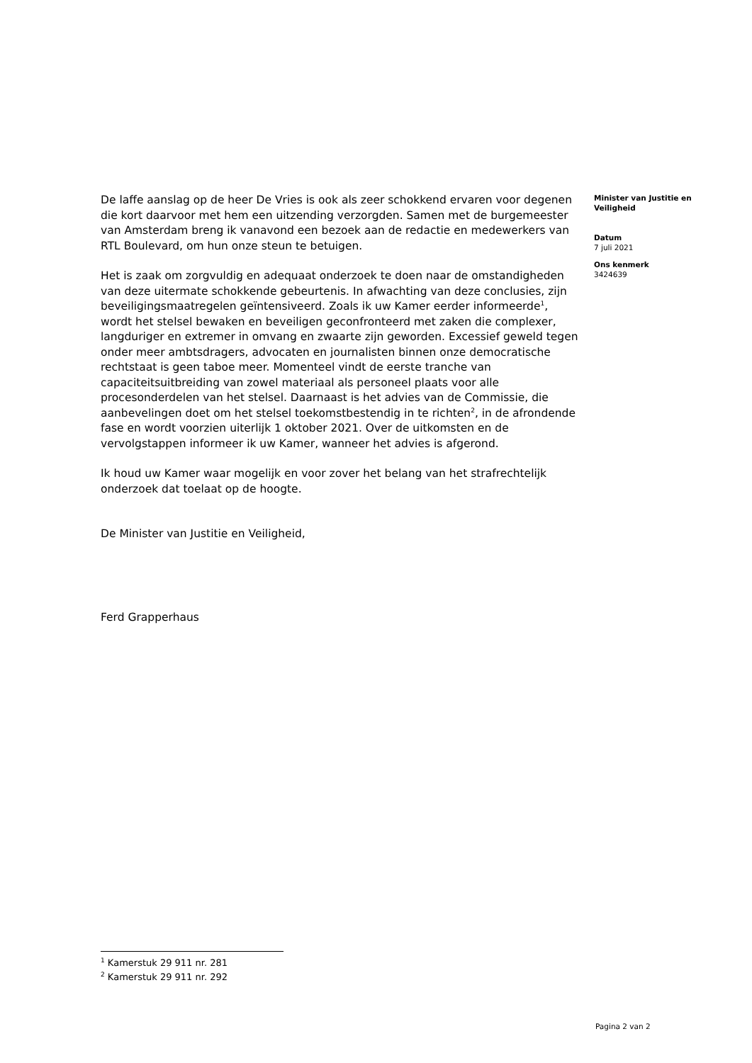De laffe aanslag op de heer De Vries is ook als zeer schokkend ervaren voor degenen die kort daarvoor met hem een uitzending verzorgden. Samen met de burgemeester van Amsterdam breng ik vanavond een bezoek aan de redactie en medewerkers van RTL Boulevard, om hun onze steun te betuigen.
Het is zaak om zorgvuldig en adequaat onderzoek te doen naar de omstandigheden van deze uitermate schokkende gebeurtenis. In afwachting van deze conclusies, zijn beveiligingsmaatregelen geïntensiveerd. Zoals ik uw Kamer eerder informeerde<sup>1</sup>, wordt het stelsel bewaken en beveiligen geconfronteerd met zaken die complexer, langduriger en extremer in omvang en zwaarte zijn geworden. Excessief geweld tegen onder meer ambtsdragers, advocaten en journalisten binnen onze democratische rechtstaat is geen taboe meer. Momenteel vindt de eerste tranche van capaciteitsuitbreiding van zowel materiaal als personeel plaats voor alle procesonderdelen van het stelsel. Daarnaast is het advies van de Commissie, die aanbevelingen doet om het stelsel toekomstbestendig in te richten<sup>2</sup>, in de afrondende fase en wordt voorzien uiterlijk 1 oktober 2021. Over de uitkomsten en de vervolgstappen informeer ik uw Kamer, wanneer het advies is afgerond.
Ik houd uw Kamer waar mogelijk en voor zover het belang van het strafrechtelijk onderzoek dat toelaat op de hoogte.
De Minister van Justitie en Veiligheid,
Ferd Grapperhaus
Minister van Justitie en Veiligheid
Datum
7 juli 2021
Ons kenmerk
3424639
<sup>1</sup> Kamerstuk 29 911 nr. 281
<sup>2</sup> Kamerstuk 29 911 nr. 292
Pagina 2 van 2